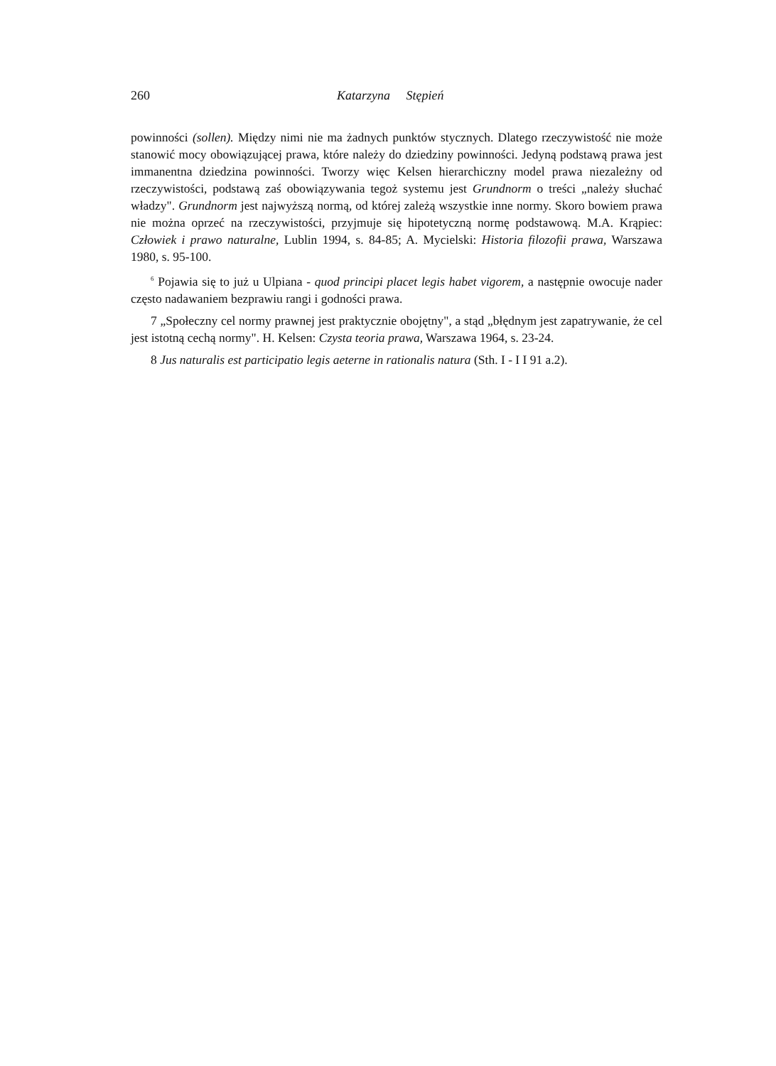260 Katarzyna Stępień
powinności (sollen). Między nimi nie ma żadnych punktów stycznych. Dlatego rzeczywistość nie może stanowić mocy obowiązującej prawa, które należy do dziedziny powinności. Jedyną podstawą prawa jest immanentna dziedzina powinności. Tworzy więc Kelsen hierarchiczny model prawa niezależny od rzeczywistości, podstawą zaś obowiązywania tegoż systemu jest Grundnorm o treści „należy słuchać władzy". Grundnorm jest najwyższą normą, od której zależą wszystkie inne normy. Skoro bowiem prawa nie można oprzeć na rzeczywistości, przyjmuje się hipotetyczną normę podstawową. M.A. Krąpiec: Człowiek i prawo naturalne, Lublin 1994, s. 84-85; A. Mycielski: Historia filozofii prawa, Warszawa 1980, s. 95-100.
<sup>6</sup> Pojawia się to już u Ulpiana - quod principi placet legis habet vigorem, a następnie owocuje nader często nadawaniem bezprawiu rangi i godności prawa.
7 „Społeczny cel normy prawnej jest praktycznie obojętny", a stąd „błędnym jest zapatrywanie, że cel jest istotną cechą normy". H. Kelsen: Czysta teoria prawa, Warszawa 1964, s. 23-24.
8 Jus naturalis est participatio legis aeterne in rationalis natura (Sth. I - I I 91 a.2).